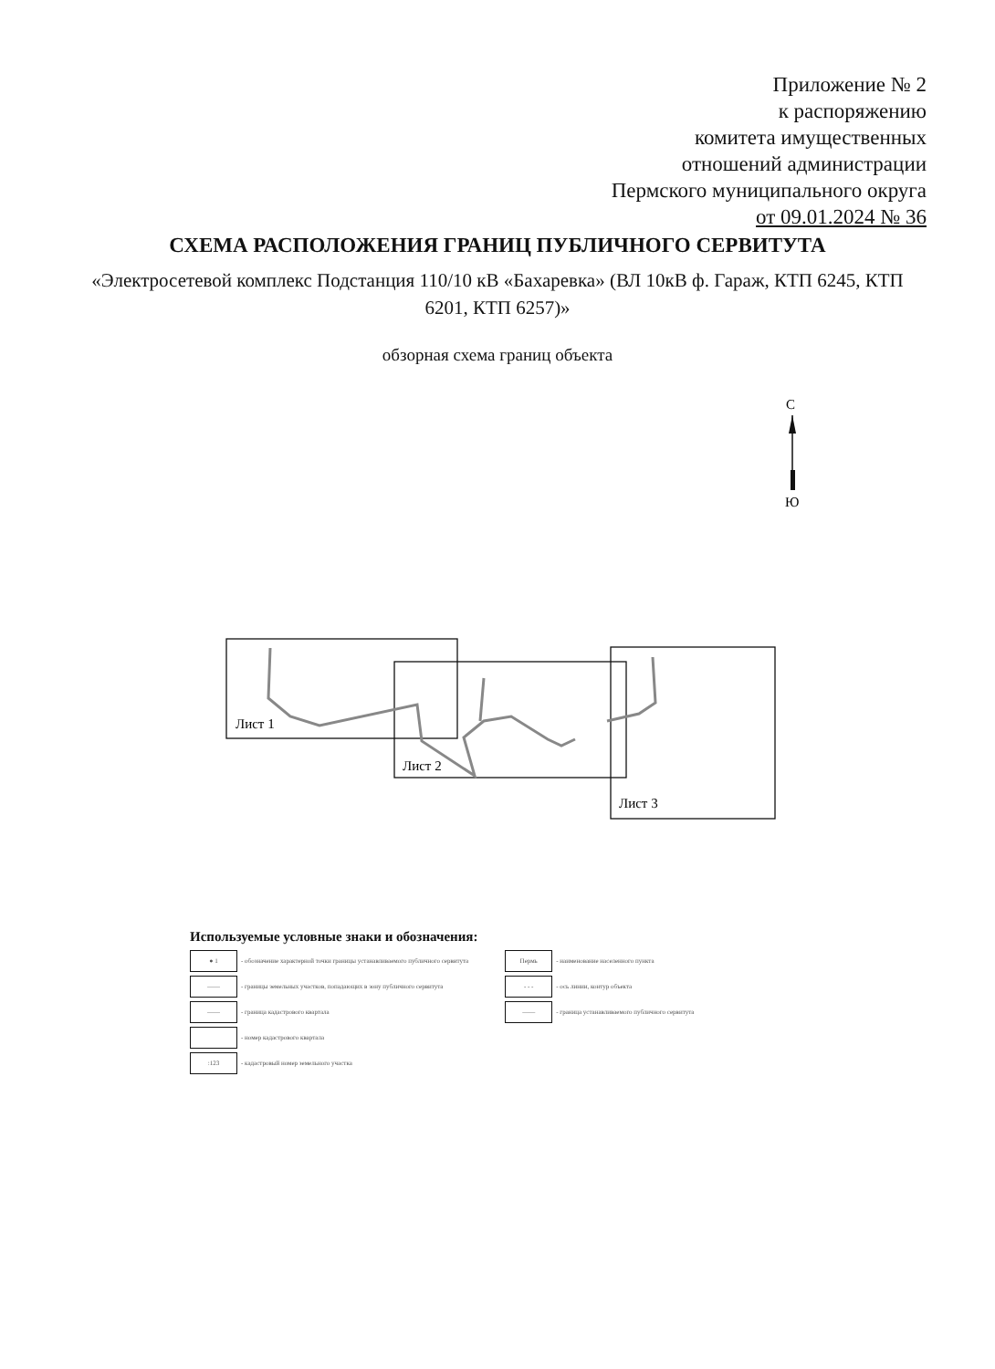Приложение № 2
к распоряжению
комитета имущественных
отношений администрации
Пермского муниципального округа
от 09.01.2024 № 36
СХЕМА РАСПОЛОЖЕНИЯ ГРАНИЦ ПУБЛИЧНОГО СЕРВИТУТА
«Электросетевой комплекс Подстанция 110/10 кВ «Бахаревка» (ВЛ 10кВ ф. Гараж, КТП 6245, КТП 6201, КТП 6257)»
обзорная схема границ объекта
С
Ю
Лист 1
Лист 2
Лист 3
Используемые условные знаки и обозначения:
● 1 - обозначение характерной точки границы устанавливаемого публичного сервитута
—— - границы земельных участков, попадающих в зону публичного сервитута
—— - граница кадастрового квартала
- номер кадастрового квартала
:123 - кадастровый номер земельного участка
Пермь - наименование населенного пункта
- - - - ось линии, контур объекта
—— - граница устанавливаемого публичного сервитута